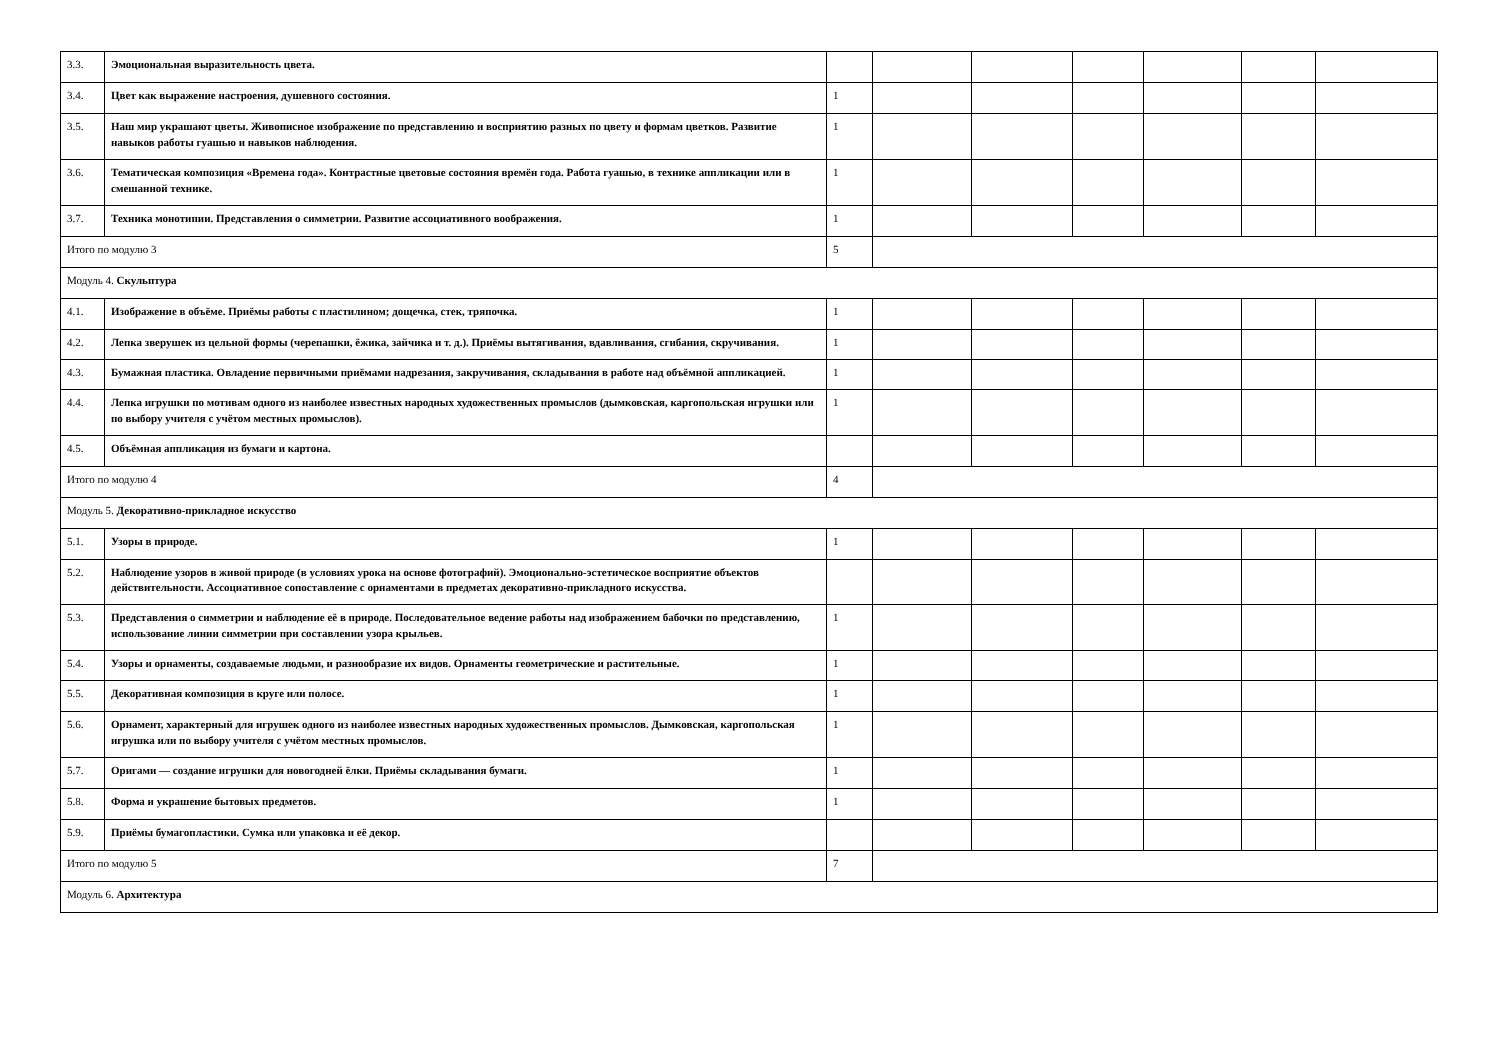| 3.3. | Эмоциональная выразительность цвета. | | | | | | | |
| 3.4. | Цвет как выражение настроения, душевного состояния. | 1 | | | | | | |
| 3.5. | Наш мир украшают цветы. Живописное изображение по представлению и восприятию разных по цвету и формам цветков. Развитие навыков работы гуашью и навыков наблюдения. | 1 | | | | | | |
| 3.6. | Тематическая композиция «Времена года». Контрастные цветовые состояния времён года. Работа гуашью, в технике аппликации или в смешанной технике. | 1 | | | | | | |
| 3.7. | Техника монотипии. Представления о симметрии. Развитие ассоциативного воображения. | 1 | | | | | | |
| Итого по модулю 3 | | 5 | | | | | | |
| Модуль 4. Скульптура | | | | | | | | |
| 4.1. | Изображение в объёме. Приёмы работы с пластилином; дощечка, стек, тряпочка. | 1 | | | | | | |
| 4.2. | Лепка зверушек из цельной формы (черепашки, ёжика, зайчика и т. д.). Приёмы вытягивания, вдавливания, сгибания, скручивания. | 1 | | | | | | |
| 4.3. | Бумажная пластика. Овладение первичными приёмами надрезания, закручивания, складывания в работе над объёмной аппликацией. | 1 | | | | | | |
| 4.4. | Лепка игрушки по мотивам одного из наиболее известных народных художественных промыслов (дымковская, каргопольская игрушки или по выбору учителя с учётом местных промыслов). | 1 | | | | | | |
| 4.5. | Объёмная аппликация из бумаги и картона. | | | | | | | |
| Итого по модулю 4 | | 4 | | | | | | |
| Модуль 5. Декоративно-прикладное искусство | | | | | | | | |
| 5.1. | Узоры в природе. | 1 | | | | | | |
| 5.2. | Наблюдение узоров в живой природе (в условиях урока на основе фотографий). Эмоционально-эстетическое восприятие объектов действительности. Ассоциативное сопоставление с орнаментами в предметах декоративно-прикладного искусства. | | | | | | | |
| 5.3. | Представления о симметрии и наблюдение её в природе. Последовательное ведение работы над изображением бабочки по представлению, использование линии симметрии при составлении узора крыльев. | 1 | | | | | | |
| 5.4. | Узоры и орнаменты, создаваемые людьми, и разнообразие их видов. Орнаменты геометрические и растительные. | 1 | | | | | | |
| 5.5. | Декоративная композиция в круге или полосе. | 1 | | | | | | |
| 5.6. | Орнамент, характерный для игрушек одного из наиболее известных народных художественных промыслов. Дымковская, каргопольская игрушка или по выбору учителя с учётом местных промыслов. | 1 | | | | | | |
| 5.7. | Оригами — создание игрушки для новогодней ёлки. Приёмы складывания бумаги. | 1 | | | | | | |
| 5.8. | Форма и украшение бытовых предметов. | 1 | | | | | | |
| 5.9. | Приёмы бумагопластики. Сумка или упаковка и её декор. | | | | | | | |
| Итого по модулю 5 | | 7 | | | | | | |
| Модуль 6. Архитектура | | | | | | | | |